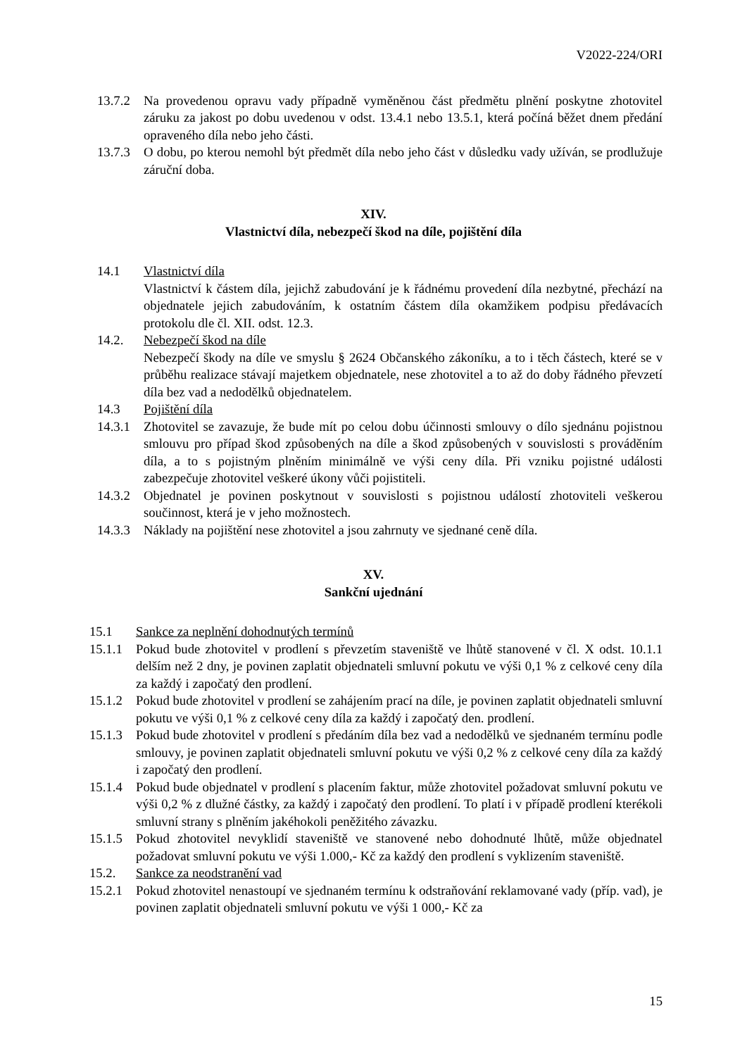V2022-224/ORI
13.7.2 Na provedenou opravu vady případně vyměněnou část předmětu plnění poskytne zhotovitel záruku za jakost po dobu uvedenou v odst. 13.4.1 nebo 13.5.1, která počíná běžet dnem předání opraveného díla nebo jeho části.
13.7.3 O dobu, po kterou nemohl být předmět díla nebo jeho část v důsledku vady užíván, se prodlužuje záruční doba.
XIV.
Vlastnictví díla, nebezpečí škod na díle, pojištění díla
14.1 Vlastnictví díla
Vlastnictví k částem díla, jejichž zabudování je k řádnému provedení díla nezbytné, přechází na objednatele jejich zabudováním, k ostatním částem díla okamžikem podpisu předávacích protokolu dle čl. XII. odst. 12.3.
14.2. Nebezpečí škod na díle
Nebezpečí škody na díle ve smyslu § 2624 Občanského zákoníku, a to i těch částech, které se v průběhu realizace stávají majetkem objednatele, nese zhotovitel a to až do doby řádného převzetí díla bez vad a nedodělků objednatelem.
14.3 Pojištění díla
14.3.1 Zhotovitel se zavazuje, že bude mít po celou dobu účinnosti smlouvy o dílo sjednánu pojistnou smlouvu pro případ škod způsobených na díle a škod způsobených v souvislosti s prováděním díla, a to s pojistným plněním minimálně ve výši ceny díla. Při vzniku pojistné události zabezpečuje zhotovitel veškeré úkony vůči pojistiteli.
14.3.2 Objednatel je povinen poskytnout v souvislosti s pojistnou událostí zhotoviteli veškerou součinnost, která je v jeho možnostech.
14.3.3 Náklady na pojištění nese zhotovitel a jsou zahrnuty ve sjednané ceně díla.
XV.
Sankční ujednání
15.1 Sankce za neplnění dohodnutých termínů
15.1.1 Pokud bude zhotovitel v prodlení s převzetím staveniště ve lhůtě stanovené v čl. X odst. 10.1.1 delším než 2 dny, je povinen zaplatit objednateli smluvní pokutu ve výši 0,1 % z celkové ceny díla za každý i započatý den prodlení.
15.1.2 Pokud bude zhotovitel v prodlení se zahájením prací na díle, je povinen zaplatit objednateli smluvní pokutu ve výši 0,1 % z celkové ceny díla za každý i započatý den. prodlení.
15.1.3 Pokud bude zhotovitel v prodlení s předáním díla bez vad a nedodělků ve sjednaném termínu podle smlouvy, je povinen zaplatit objednateli smluvní pokutu ve výši 0,2 % z celkové ceny díla za každý i započatý den prodlení.
15.1.4 Pokud bude objednatel v prodlení s placením faktur, může zhotovitel požadovat smluvní pokutu ve výši 0,2 % z dlužné částky, za každý i započatý den prodlení. To platí i v případě prodlení kterékoli smluvní strany s plněním jakéhokoli peněžitého závazku.
15.1.5 Pokud zhotovitel nevyklidí staveniště ve stanovené nebo dohodnuté lhůtě, může objednatel požadovat smluvní pokutu ve výši 1.000,- Kč za každý den prodlení s vyklizením staveniště.
15.2. Sankce za neodstranění vad
15.2.1 Pokud zhotovitel nenastoupí ve sjednaném termínu k odstraňování reklamované vady (příp. vad), je povinen zaplatit objednateli smluvní pokutu ve výši 1 000,- Kč za
15